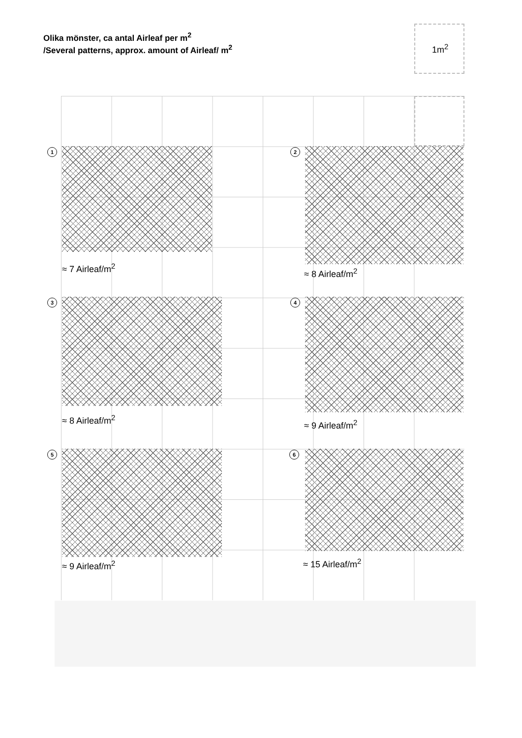Olika mönster, ca antal Airleaf per m<sup>2</sup>
/Several patterns, approx. amount of Airleaf/ m<sup>2</sup>
1m<sup>2</sup>
1
≈ 7 Airleaf/m<sup>2</sup>
2
≈ 8 Airleaf/m<sup>2</sup>
3
≈ 8 Airleaf/m<sup>2</sup>
4
≈ 9 Airleaf/m<sup>2</sup>
5
≈ 9 Airleaf/m<sup>2</sup>
6
≈ 15 Airleaf/m<sup>2</sup>